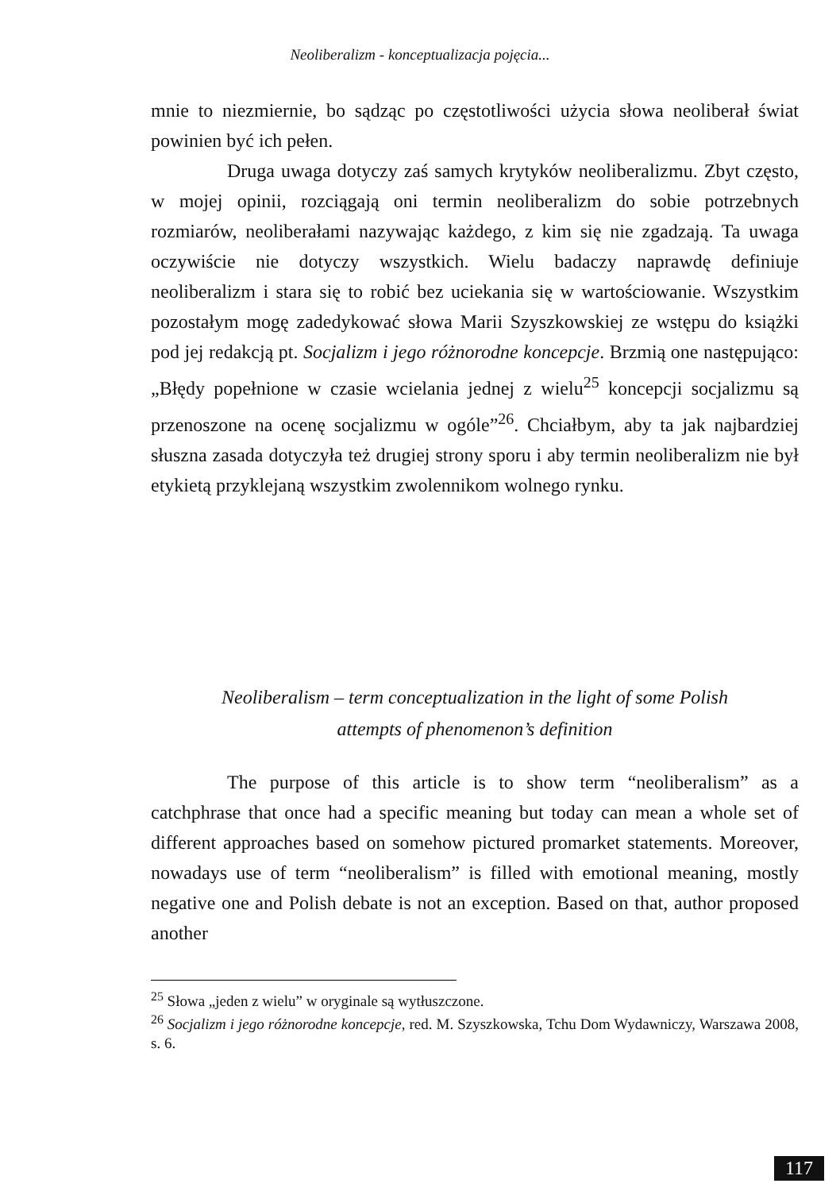Neoliberalizm - konceptualizacja pojęcia...
mnie to niezmiernie, bo sądząc po częstotliwości użycia słowa neoliberał świat powinien być ich pełen.
Druga uwaga dotyczy zaś samych krytyków neoliberalizmu. Zbyt często, w mojej opinii, rozciągają oni termin neoliberalizm do sobie potrzebnych rozmiarów, neoliberałami nazywając każdego, z kim się nie zgadzają. Ta uwaga oczywiście nie dotyczy wszystkich. Wielu badaczy naprawdę definiuje neoliberalizm i stara się to robić bez uciekania się w wartościowanie. Wszystkim pozostałym mogę zadedykować słowa Marii Szyszkowskiej ze wstępu do książki pod jej redakcją pt. Socjalizm i jego różnorodne koncepcje. Brzmią one następująco: „Błędy popełnione w czasie wcielania jednej z wielu<sup>25</sup> koncepcji socjalizmu są przenoszone na ocenę socjalizmu w ogóle”<sup>26</sup>. Chciałbym, aby ta jak najbardziej słuszna zasada dotyczyła też drugiej strony sporu i aby termin neoliberalizm nie był etykietą przyklejaną wszystkim zwolennikom wolnego rynku.
Neoliberalism – term conceptualization in the light of some Polish
attempts of phenomenon’s definition
The purpose of this article is to show term “neoliberalism” as a catchphrase that once had a specific meaning but today can mean a whole set of different approaches based on somehow pictured promarket statements. Moreover, nowadays use of term “neoliberalism” is filled with emotional meaning, mostly negative one and Polish debate is not an exception. Based on that, author proposed another
<sup>25</sup> Słowa „jeden z wielu” w oryginale są wytłuszczone.
<sup>26</sup> Socjalizm i jego różnorodne koncepcje, red. M. Szyszkowska, Tchu Dom Wydawniczy, Warszawa 2008, s. 6.
117